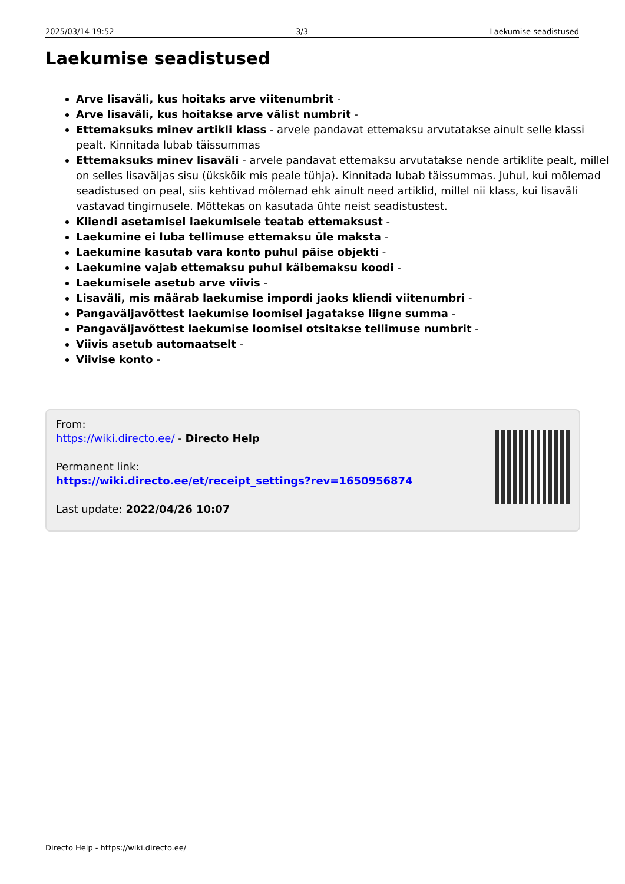2025/03/14 19:52 3/3 Laekumise seadistused
Laekumise seadistused
Arve lisaväli, kus hoitaks arve viitenumbrit -
Arve lisaväli, kus hoitakse arve välist numbrit -
Ettemaksuks minev artikli klass - arvele pandavat ettemaksu arvutatakse ainult selle klassi pealt. Kinnitada lubab täissummas
Ettemaksuks minev lisaväli - arvele pandavat ettemaksu arvutatakse nende artiklite pealt, millel on selles lisaväljas sisu (ükskõik mis peale tühja). Kinnitada lubab täissummas. Juhul, kui mõlemad seadistused on peal, siis kehtivad mõlemad ehk ainult need artiklid, millel nii klass, kui lisaväli vastavad tingimusele. Mõttekas on kasutada ühte neist seadistustest.
Kliendi asetamisel laekumisele teatab ettemaksust -
Laekumine ei luba tellimuse ettemaksu üle maksta -
Laekumine kasutab vara konto puhul päise objekti -
Laekumine vajab ettemaksu puhul käibemaksu koodi -
Laekumisele asetub arve viivis -
Lisaväli, mis määrab laekumise impordi jaoks kliendi viitenumbri -
Pangaväljavõttest laekumise loomisel jagatakse liigne summa -
Pangaväljavõttest laekumise loomisel otsitakse tellimuse numbrit -
Viivis asetub automaatselt -
Viivise konto -
From:
https://wiki.directo.ee/ - Directo Help
Permanent link:
https://wiki.directo.ee/et/receipt_settings?rev=1650956874
Last update: 2022/04/26 10:07
Directo Help - https://wiki.directo.ee/